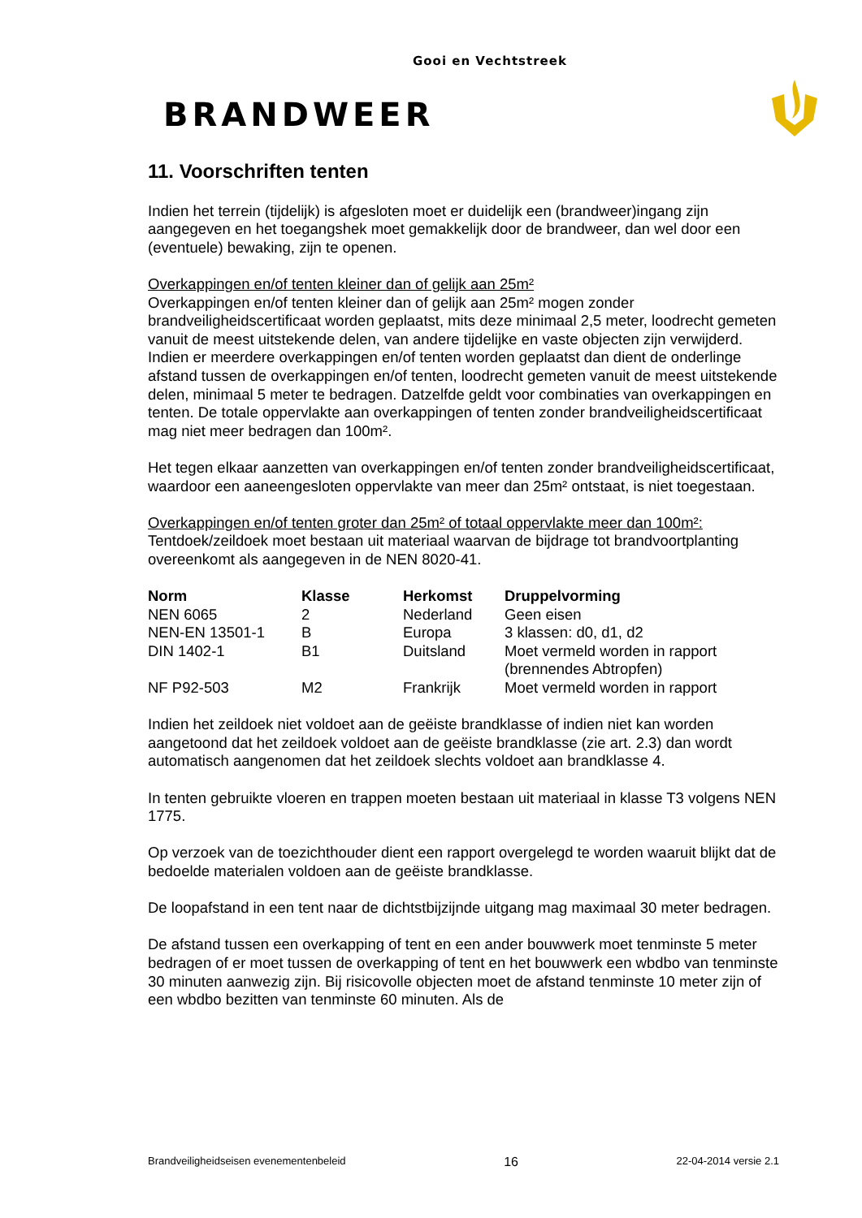Gooi en Vechtstreek
BRANDWEER
11. Voorschriften tenten
Indien het terrein (tijdelijk) is afgesloten moet er duidelijk een (brandweer)ingang zijn aangegeven en het toegangshek moet gemakkelijk door de brandweer, dan wel door een (eventuele) bewaking, zijn te openen.
Overkappingen en/of tenten kleiner dan of gelijk aan 25m²
Overkappingen en/of tenten kleiner dan of gelijk aan 25m² mogen zonder brandveiligheidscertificaat worden geplaatst, mits deze minimaal 2,5 meter, loodrecht gemeten vanuit de meest uitstekende delen, van andere tijdelijke en vaste objecten zijn verwijderd.
Indien er meerdere overkappingen en/of tenten worden geplaatst dan dient de onderlinge afstand tussen de overkappingen en/of tenten, loodrecht gemeten vanuit de meest uitstekende delen, minimaal 5 meter te bedragen. Datzelfde geldt voor combinaties van overkappingen en tenten. De totale oppervlakte aan overkappingen of tenten zonder brandveiligheidscertificaat mag niet meer bedragen dan 100m².
Het tegen elkaar aanzetten van overkappingen en/of tenten zonder brandveiligheidscertificaat, waardoor een aaneengesloten oppervlakte van meer dan 25m² ontstaat, is niet toegestaan.
Overkappingen en/of tenten groter dan 25m² of totaal oppervlakte meer dan 100m²:
Tentdoek/zeildoek moet bestaan uit materiaal waarvan de bijdrage tot brandvoortplanting overeenkomt als aangegeven in de NEN 8020-41.
| Norm | Klasse | Herkomst | Druppelvorming |
| --- | --- | --- | --- |
| NEN 6065 | 2 | Nederland | Geen eisen |
| NEN-EN 13501-1 | B | Europa | 3 klassen: d0, d1, d2 |
| DIN 1402-1 | B1 | Duitsland | Moet vermeld worden in rapport (brennendes Abtropfen) |
| NF P92-503 | M2 | Frankrijk | Moet vermeld worden in rapport |
Indien het zeildoek niet voldoet aan de geëiste brandklasse of indien niet kan worden aangetoond dat het zeildoek voldoet aan de geëiste brandklasse (zie art. 2.3) dan wordt automatisch aangenomen dat het zeildoek slechts voldoet aan brandklasse 4.
In tenten gebruikte vloeren en trappen moeten bestaan uit materiaal in klasse T3 volgens NEN 1775.
Op verzoek van de toezichthouder dient een rapport overgelegd te worden waaruit blijkt dat de bedoelde materialen voldoen aan de geëiste brandklasse.
De loopafstand in een tent naar de dichtstbijzijnde uitgang mag maximaal 30 meter bedragen.
De afstand tussen een overkapping of tent en een ander bouwwerk moet tenminste 5 meter bedragen of er moet tussen de overkapping of tent en het bouwwerk een wbdbo van tenminste 30 minuten aanwezig zijn. Bij risicovolle objecten moet de afstand tenminste 10 meter zijn of een wbdbo bezitten van tenminste 60 minuten. Als de
Brandveiligheidseisen evenementenbeleid 16 22-04-2014 versie 2.1